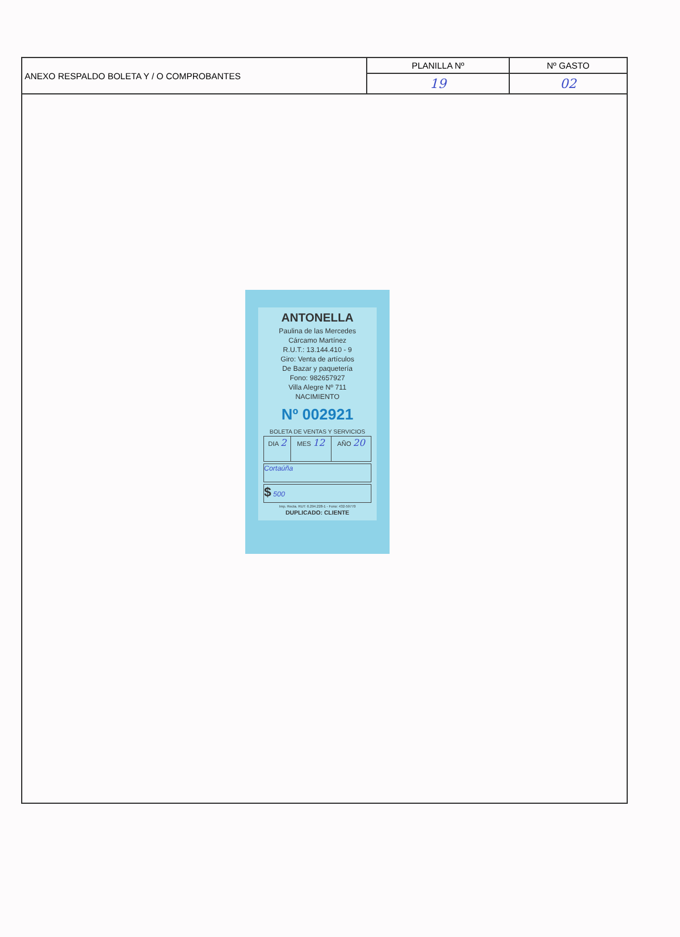| ANEXO RESPALDO BOLETA Y / O COMPROBANTES | PLANILLA Nº | Nº GASTO |
| | 19 | 02 |
ANTONELLA
Paulina de las Mercedes
Cárcamo Martínez
R.U.T.: 13.144.410 - 9
Giro: Venta de artículos
De Bazar y paquetería
Fono: 982657927
Villa Alegre Nº 711
NACIMIENTO
Nº 002921
BOLETA DE VENTAS Y SERVICIOS
| DIA 2 | MES 12 | AÑO 20 |
Cortaúña
$ 500
Imp. Recta. RUT: 6.294.228-1 - Fono: 432-59770
DUPLICADO: CLIENTE